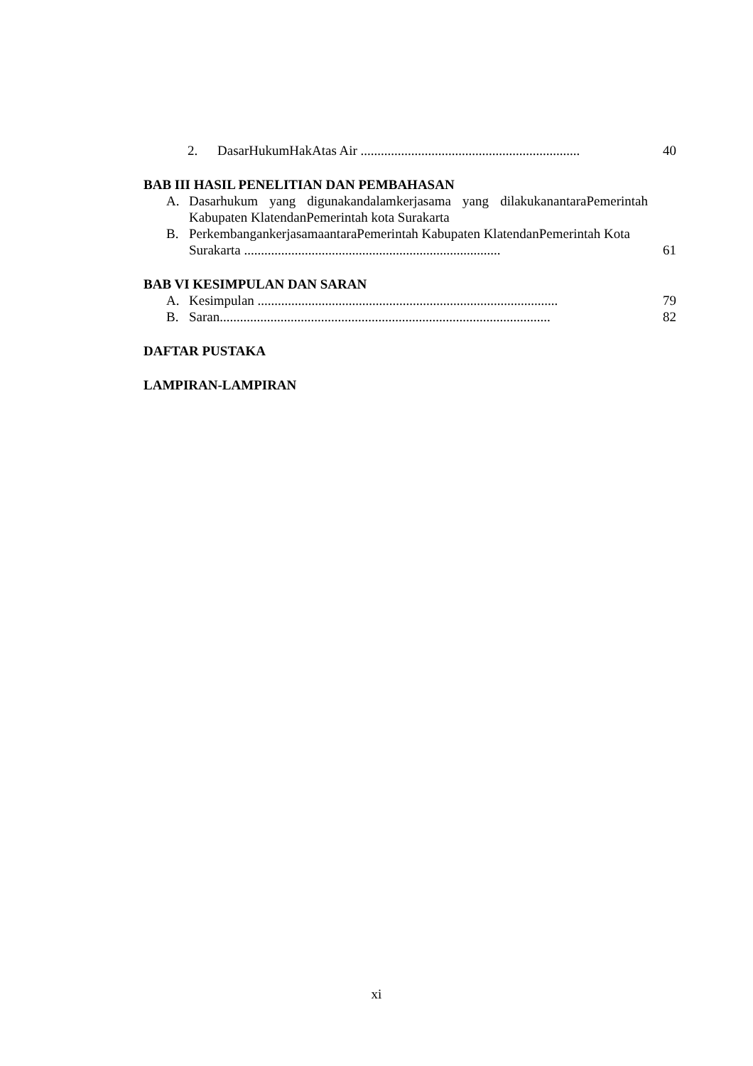2. DasarHukumHakAtas Air ................................................................. 40
BAB III HASIL PENELITIAN DAN PEMBAHASAN
A. Dasarhukum yang digunakandalamkerjasama yang dilakukanantaraPemerintah Kabupaten KlatendanPemerintah kota Surakarta
B. PerkembangankerjasamaantaraPemerintah Kabupaten KlatendanPemerintah Kota Surakarta ............................................................................ 61
BAB VI KESIMPULAN DAN SARAN
A. Kesimpulan ......................................................................................... 79
B. Saran.................................................................................................. 82
DAFTAR PUSTAKA
LAMPIRAN-LAMPIRAN
xi